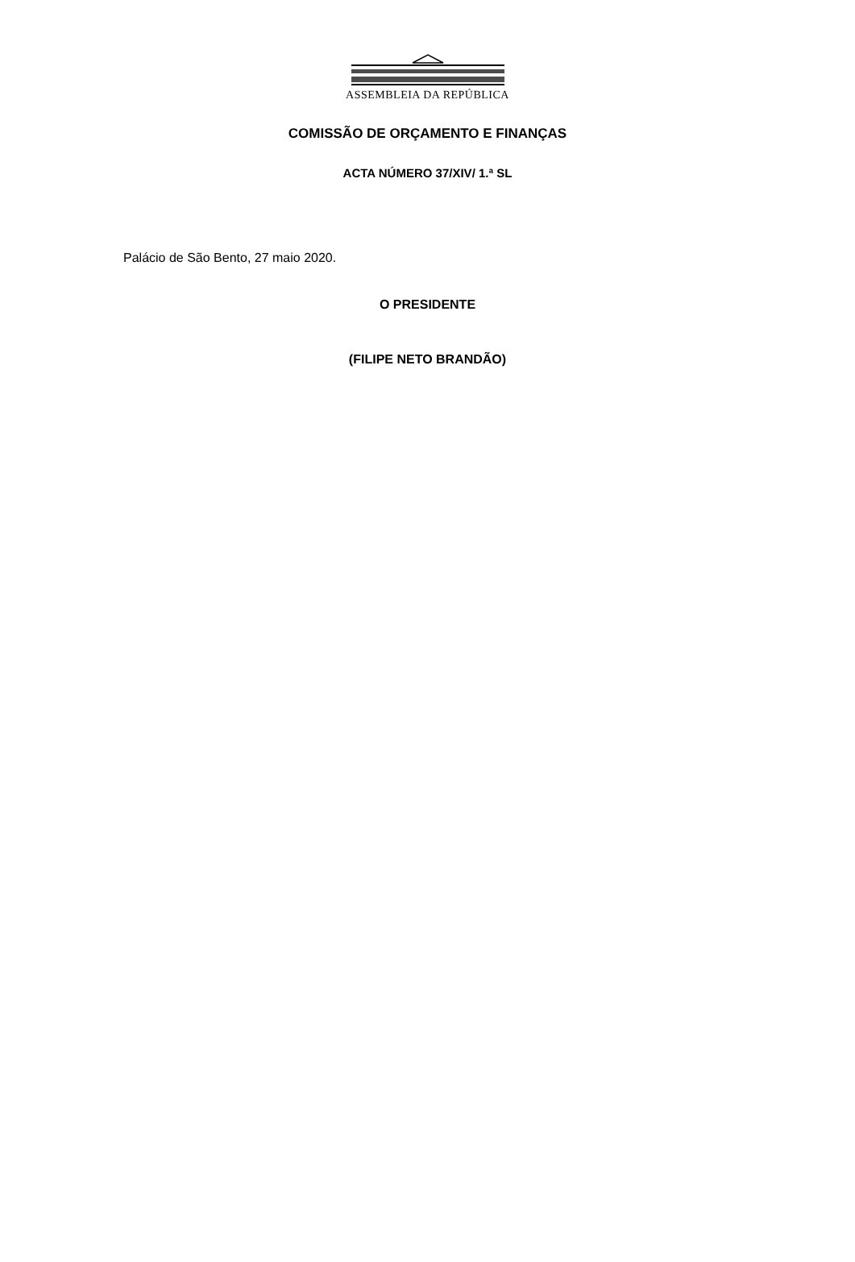ASSEMBLEIA DA REPÚBLICA
COMISSÃO DE ORÇAMENTO E FINANÇAS
ACTA NÚMERO 37/XIV/ 1.ª SL
Palácio de São Bento, 27 maio 2020.
O PRESIDENTE
(FILIPE NETO BRANDÃO)